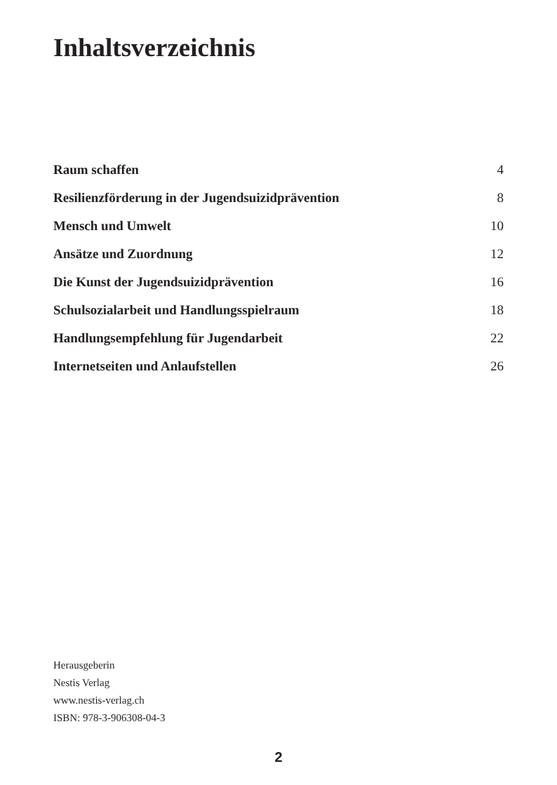Inhaltsverzeichnis
Raum schaffen 4
Resilienzförderung in der Jugendsuizidprävention 8
Mensch und Umwelt 10
Ansätze und Zuordnung 12
Die Kunst der Jugendsuizidprävention 16
Schulsozialarbeit und Handlungsspielraum 18
Handlungsempfehlung für Jugendarbeit 22
Internetseiten und Anlaufstellen 26
Herausgeberin
Nestis Verlag
www.nestis-verlag.ch
ISBN: 978-3-906308-04-3
2